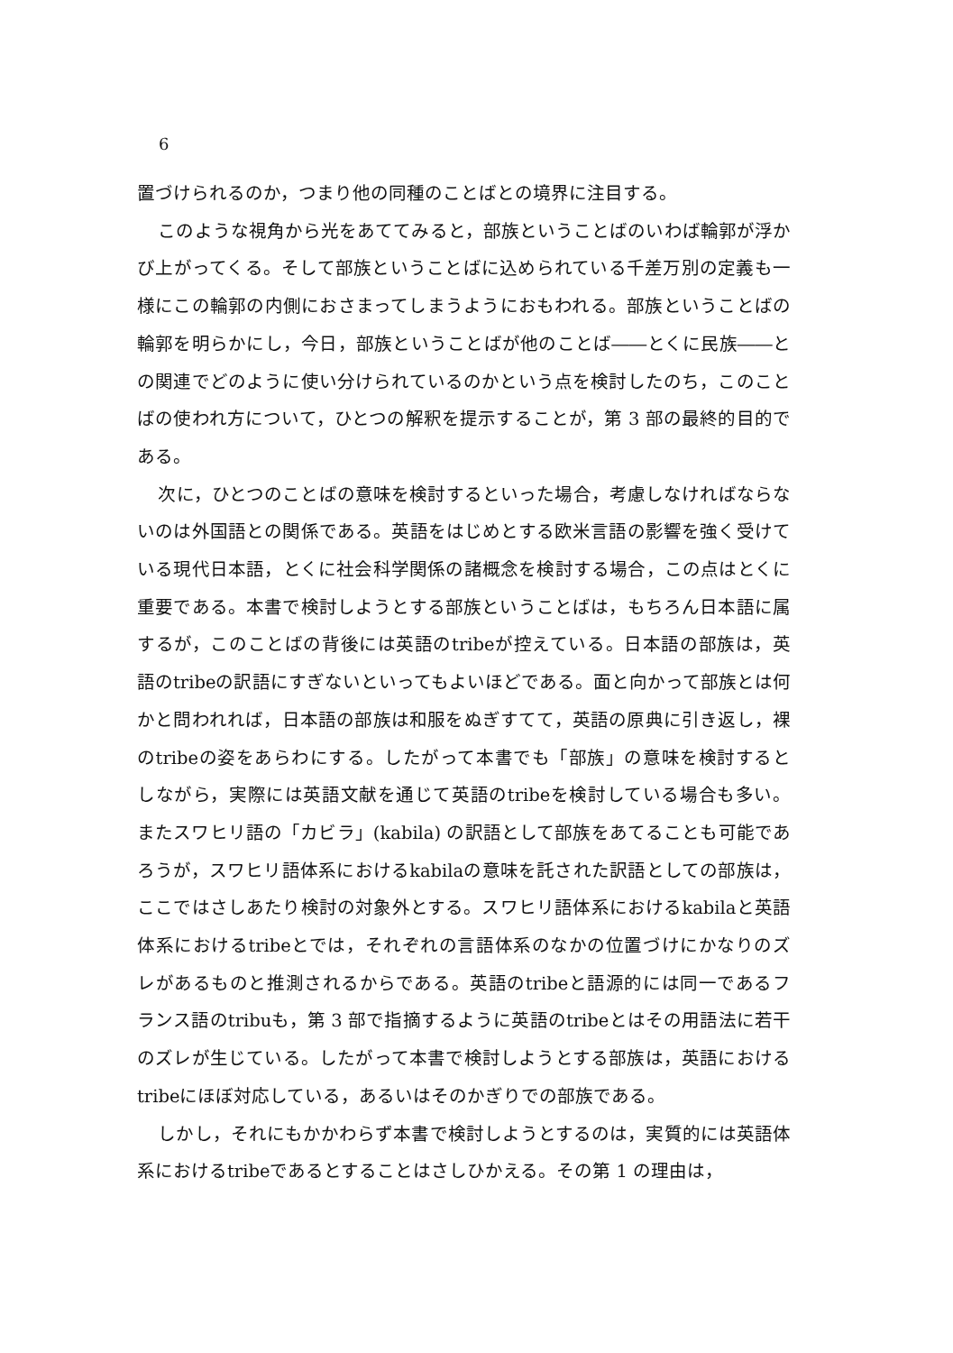6
置づけられるのか，つまり他の同種のことばとの境界に注目する。
このような視角から光をあててみると，部族ということばのいわば輪郭が浮かび上がってくる。そして部族ということばに込められている千差万別の定義も一様にこの輪郭の内側におさまってしまうようにおもわれる。部族ということばの輪郭を明らかにし，今日，部族ということばが他のことば――とくに民族――との関連でどのように使い分けられているのかという点を検討したのち，このことばの使われ方について，ひとつの解釈を提示することが，第 3 部の最終的目的である。
次に，ひとつのことばの意味を検討するといった場合，考慮しなければならないのは外国語との関係である。英語をはじめとする欧米言語の影響を強く受けている現代日本語，とくに社会科学関係の諸概念を検討する場合，この点はとくに重要である。本書で検討しようとする部族ということばは，もちろん日本語に属するが，このことばの背後には英語のtribeが控えている。日本語の部族は，英語のtribeの訳語にすぎないといってもよいほどである。面と向かって部族とは何かと問われれば，日本語の部族は和服をぬぎすてて，英語の原典に引き返し，裸のtribeの姿をあらわにする。したがって本書でも「部族」の意味を検討するとしながら，実際には英語文献を通じて英語のtribeを検討している場合も多い。またスワヒリ語の「カビラ」(kabila) の訳語として部族をあてることも可能であろうが，スワヒリ語体系におけるkabilaの意味を託された訳語としての部族は，ここではさしあたり検討の対象外とする。スワヒリ語体系におけるkabilaと英語体系におけるtribeとでは，それぞれの言語体系のなかの位置づけにかなりのズレがあるものと推測されるからである。英語のtribeと語源的には同一であるフランス語のtribuも，第 3 部で指摘するように英語のtribeとはその用語法に若干のズレが生じている。したがって本書で検討しようとする部族は，英語におけるtribeにほぼ対応している，あるいはそのかぎりでの部族である。
しかし，それにもかかわらず本書で検討しようとするのは，実質的には英語体系におけるtribeであるとすることはさしひかえる。その第 1 の理由は，